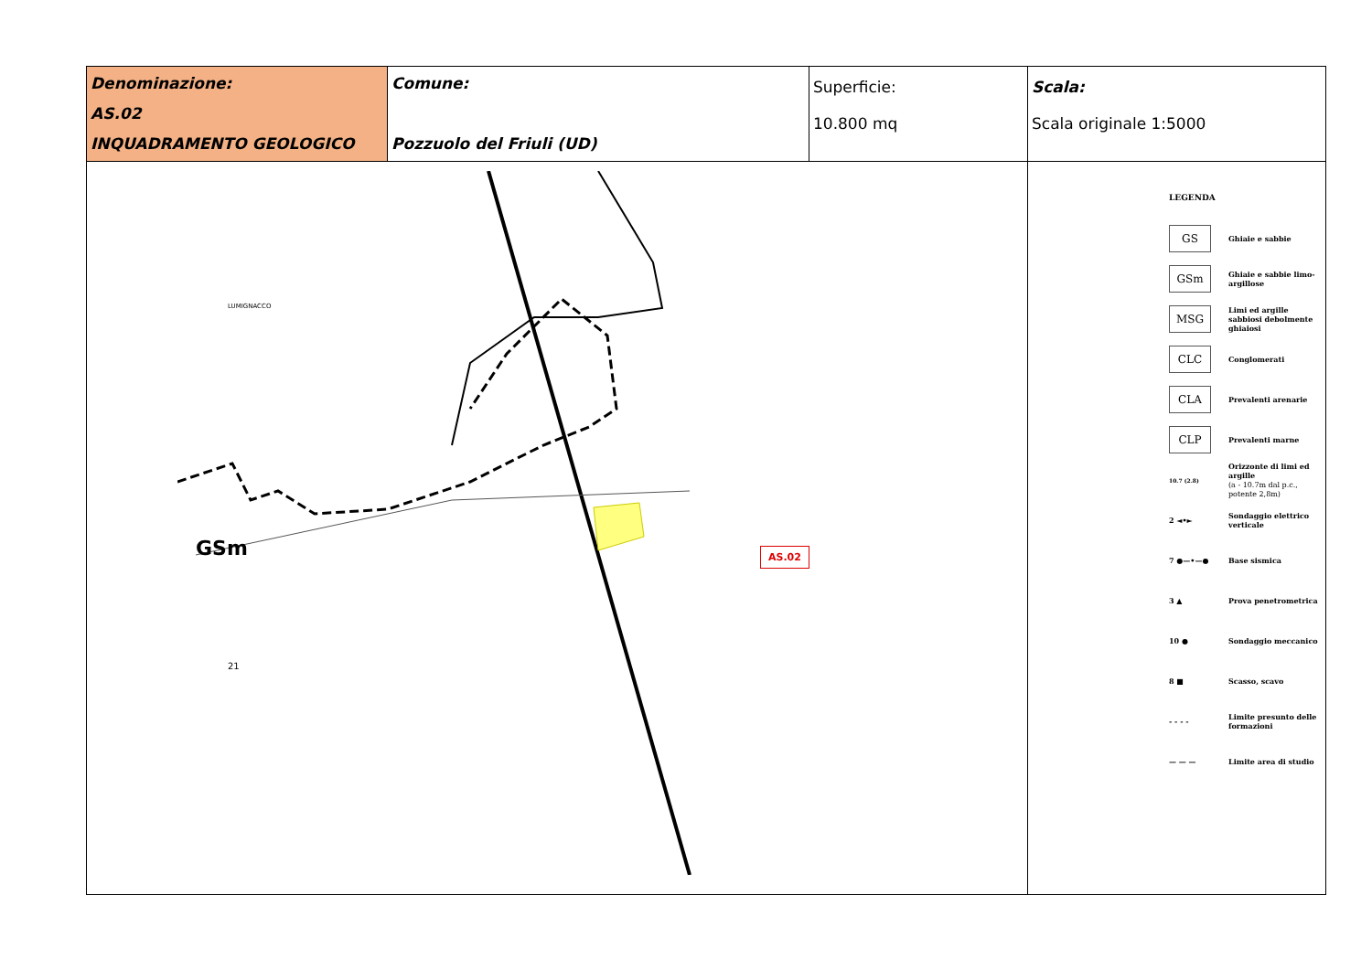| Denominazione: AS.02 INQUADRAMENTO GEOLOGICO | Comune: Pozzuolo del Friuli (UD) | Superficie: 10.800 mq | Scala: Scala originale 1:5000 |
| GSm 21 LUMIGNACCO AS.02 | | | LEGENDA / GS / Ghiaie e sabbie / / GSm / Ghiaie e sabbie limo-argillose / / MSG / Limi ed argille sabbiosi debolmente ghiaiosi / / CLC / Conglomerati / / CLA / Prevalenti arenarie / / CLP / Prevalenti marne / / 10.7 (2.8) / Orizzonte di limi ed argille (a - 10.7m dal p.c., potente 2,8m) / / 2 ◄•► / Sondaggio elettrico verticale / / 7 ●—•—● / Base sismica / / 3 ▲ / Prova penetrometrica / / 10 ● / Sondaggio meccanico / / 8 ■ / Scasso, scavo / / - - - - / Limite presunto delle formazioni / / — — — / Limite area di studio / |